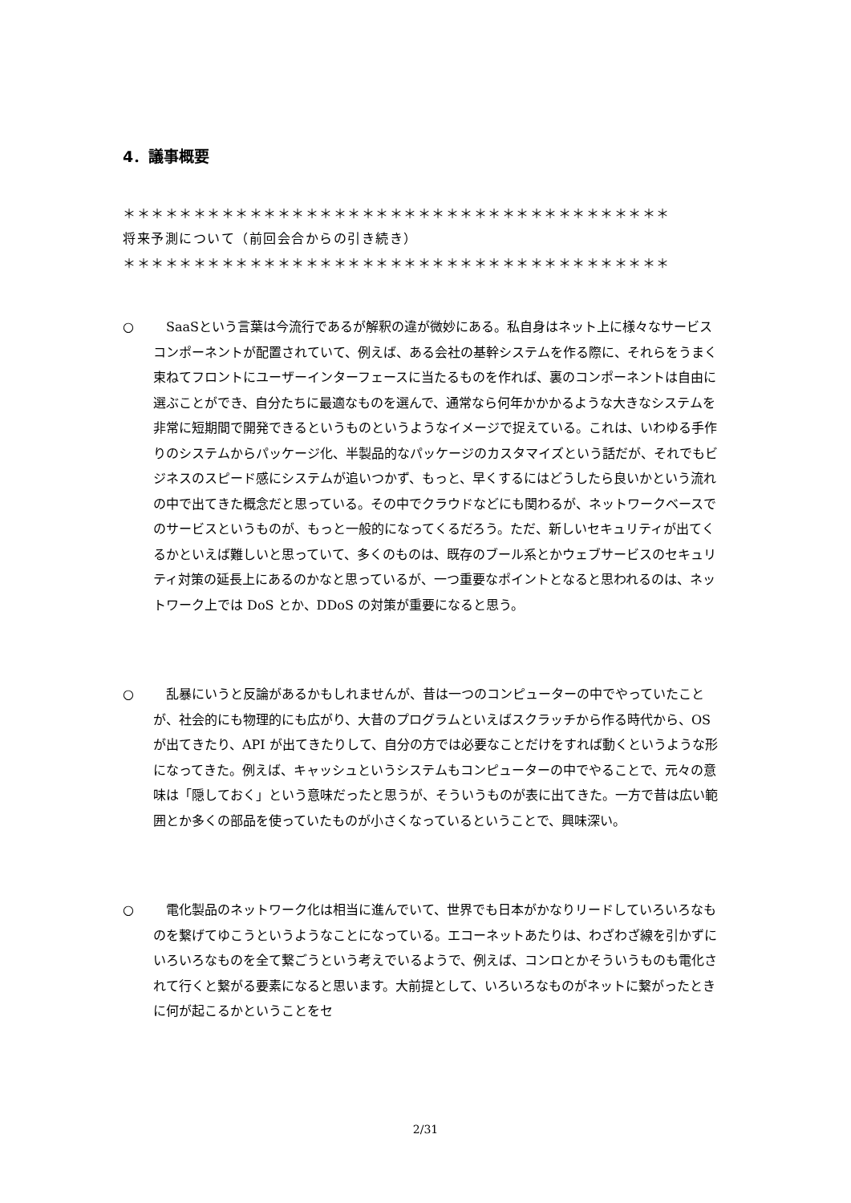4．議事概要
＊＊＊＊＊＊＊＊＊＊＊＊＊＊＊＊＊＊＊＊＊＊＊＊＊＊＊＊＊＊＊＊＊＊＊＊＊＊＊
将来予測について（前回会合からの引き続き）
＊＊＊＊＊＊＊＊＊＊＊＊＊＊＊＊＊＊＊＊＊＊＊＊＊＊＊＊＊＊＊＊＊＊＊＊＊＊＊
○ SaaSという言葉は今流行であるが解釈の違が微妙にある。私自身はネット上に様々なサービスコンポーネントが配置されていて、例えば、ある会社の基幹システムを作る際に、それらをうまく束ねてフロントにユーザーインターフェースに当たるものを作れば、裏のコンポーネントは自由に選ぶことができ、自分たちに最適なものを選んで、通常なら何年かかかるような大きなシステムを非常に短期間で開発できるというものというようなイメージで捉えている。これは、いわゆる手作りのシステムからパッケージ化、半製品的なパッケージのカスタマイズという話だが、それでもビジネスのスピード感にシステムが追いつかず、もっと、早くするにはどうしたら良いかという流れの中で出てきた概念だと思っている。その中でクラウドなどにも関わるが、ネットワークベースでのサービスというものが、もっと一般的になってくるだろう。ただ、新しいセキュリティが出てくるかといえば難しいと思っていて、多くのものは、既存のブール系とかウェブサービスのセキュリティ対策の延長上にあるのかなと思っているが、一つ重要なポイントとなると思われるのは、ネットワーク上では DoS とか、DDoS の対策が重要になると思う。
○ 乱暴にいうと反論があるかもしれませんが、昔は一つのコンピューターの中でやっていたことが、社会的にも物理的にも広がり、大昔のプログラムといえばスクラッチから作る時代から、OS が出てきたり、API が出てきたりして、自分の方では必要なことだけをすれば動くというような形になってきた。例えば、キャッシュというシステムもコンピューターの中でやることで、元々の意味は「隠しておく」という意味だったと思うが、そういうものが表に出てきた。一方で昔は広い範囲とか多くの部品を使っていたものが小さくなっているということで、興味深い。
○ 電化製品のネットワーク化は相当に進んでいて、世界でも日本がかなりリードしていろいろなものを繋げてゆこうというようなことになっている。エコーネットあたりは、わざわざ線を引かずにいろいろなものを全て繋ごうという考えでいるようで、例えば、コンロとかそういうものも電化されて行くと繋がる要素になると思います。大前提として、いろいろなものがネットに繋がったときに何が起こるかということをセ
2/31